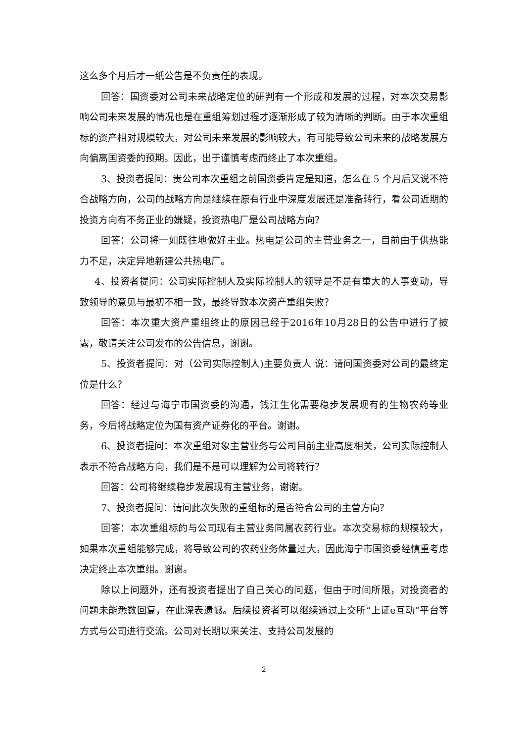这么多个月后才一纸公告是不负责任的表现。
回答：国资委对公司未来战略定位的研判有一个形成和发展的过程，对本次交易影响公司未来发展的情况也是在重组筹划过程才逐渐形成了较为清晰的判断。由于本次重组标的资产相对规模较大，对公司未来发展的影响较大，有可能导致公司未来的战略发展方向偏离国资委的预期。因此，出于谨慎考虑而终止了本次重组。
3、投资者提问：贵公司本次重组之前国资委肯定是知道，怎么在 5 个月后又说不符合战略方向，公司的战略方向是继续在原有行业中深度发展还是准备转行，看公司近期的投资方向有不务正业的嫌疑，投资热电厂是公司战略方向？
回答：公司将一如既往地做好主业。热电是公司的主营业务之一，目前由于供热能力不足，决定异地新建公共热电厂。
4、投资者提问：公司实际控制人及实际控制人的领导是不是有重大的人事变动，导致领导的意见与最初不相一致，最终导致本次资产重组失败？
回答：本次重大资产重组终止的原因已经于2016年10月28日的公告中进行了披露，敬请关注公司发布的公告信息，谢谢。
5、投资者提问：对（公司实际控制人)主要负责人 说：请问国资委对公司的最终定位是什么？
回答：经过与海宁市国资委的沟通，钱江生化需要稳步发展现有的生物农药等业务，今后将战略定位为国有资产证券化的平台。谢谢。
6、投资者提问：本次重组对象主营业务与公司目前主业高度相关，公司实际控制人表示不符合战略方向，我们是不是可以理解为公司将转行？
回答：公司将继续稳步发展现有主营业务，谢谢。
7、投资者提问：请问此次失败的重组标的是否符合公司的主营方向？
回答：本次重组标的与公司现有主营业务同属农药行业。本次交易标的规模较大，如果本次重组能够完成，将导致公司的农药业务体量过大，因此海宁市国资委经慎重考虑决定终止本次重组。谢谢。
除以上问题外，还有投资者提出了自己关心的问题，但由于时间所限，对投资者的问题未能悉数回复，在此深表遗憾。后续投资者可以继续通过上交所“上证e互动”平台等方式与公司进行交流。公司对长期以来关注、支持公司发展的
2